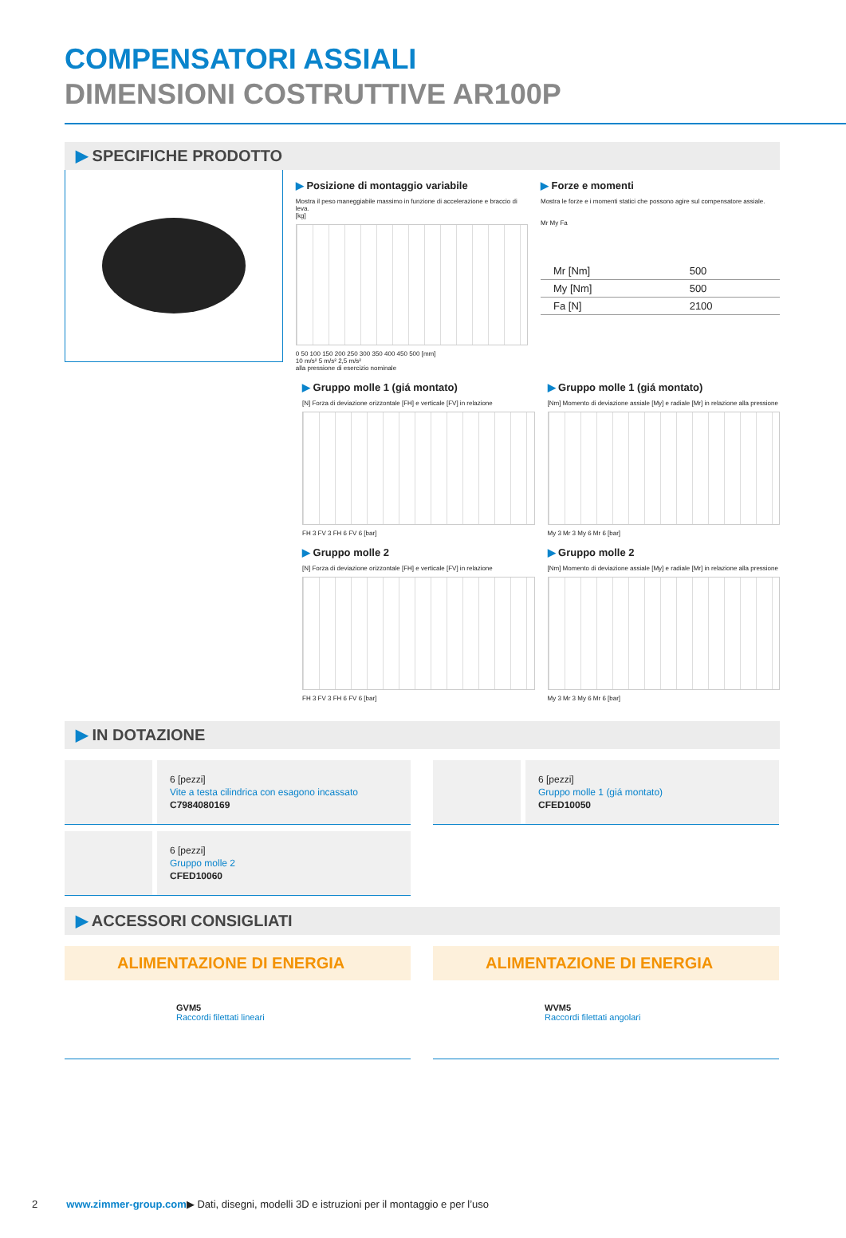COMPENSATORI ASSIALI
DIMENSIONI COSTRUTTIVE AR100P
▶ SPECIFICHE PRODOTTO
▶ Posizione di montaggio variabile
Mostra il peso maneggiabile massimo in funzione di accelerazione e braccio di leva.
[kg]
0 50 100 150 200 250 300 350 400 450 500 [mm]
10 m/s² 5 m/s² 2,5 m/s²
alla pressione di esercizio nominale
▶ Forze e momenti
Mostra le forze e i momenti statici che possono agire sul compensatore assiale.
Mr My Fa
| Mr [Nm] | 500 |
| My [Nm] | 500 |
| Fa [N] | 2100 |
▶ Gruppo molle 1 (giá montato)
[N] Forza di deviazione orizzontale [FH] e verticale [FV] in relazione
FH 3 FV 3 FH 6 FV 6 [bar]
▶ Gruppo molle 1 (giá montato)
[Nm] Momento di deviazione assiale [My] e radiale [Mr] in relazione alla pressione
My 3 Mr 3 My 6 Mr 6 [bar]
▶ Gruppo molle 2
[N] Forza di deviazione orizzontale [FH] e verticale [FV] in relazione
FH 3 FV 3 FH 6 FV 6 [bar]
▶ Gruppo molle 2
[Nm] Momento di deviazione assiale [My] e radiale [Mr] in relazione alla pressione
My 3 Mr 3 My 6 Mr 6 [bar]
▶ IN DOTAZIONE
6 [pezzi]
Vite a testa cilindrica con esagono incassato
C7984080169
6 [pezzi]
Gruppo molle 1 (giá montato)
CFED10050
6 [pezzi]
Gruppo molle 2
CFED10060
▶ ACCESSORI CONSIGLIATI
ALIMENTAZIONE DI ENERGIA
GVM5
Raccordi filettati lineari
ALIMENTAZIONE DI ENERGIA
WVM5
Raccordi filettati angolari
2 www.zimmer-group.com▶ Dati, disegni, modelli 3D e istruzioni per il montaggio e per l’uso